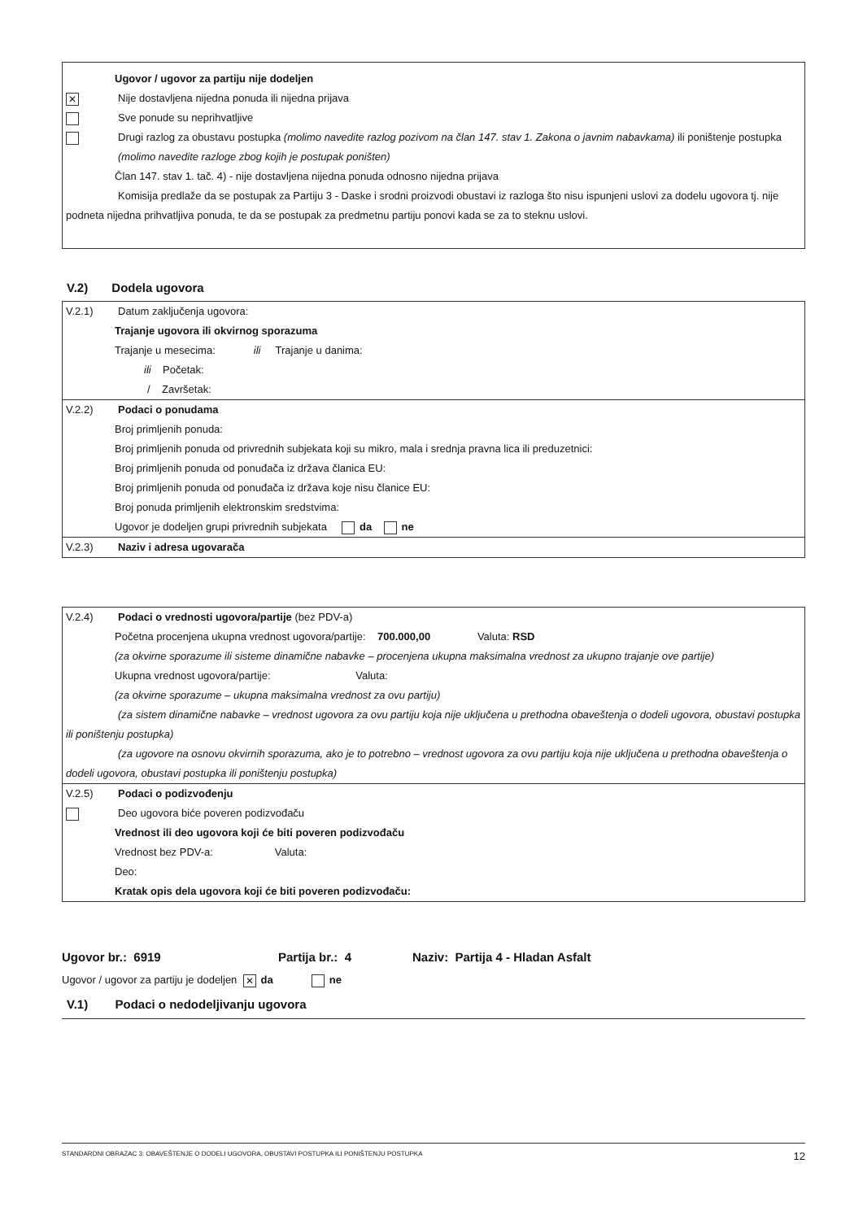Ugovor / ugovor za partiju nije dodeljen
✕
Nije dostavljena nijedna ponuda ili nijedna prijava
Sve ponude su neprihvatljive
Drugi razlog za obustavu postupka (molimo navedite razlog pozivom na član 147. stav 1. Zakona o javnim nabavkama) ili poništenje postupka (molimo navedite razloge zbog kojih je postupak poništen)
Član 147. stav 1. tač. 4) - nije dostavljena nijedna ponuda odnosno nijedna prijava
Komisija predlaže da se postupak za Partiju 3 - Daske i srodni proizvodi obustavi iz razloga što nisu ispunjeni uslovi za dodelu ugovora tj. nije podneta nijedna prihvatljiva ponuda, te da se postupak za predmetnu partiju ponovi kada se za to steknu uslovi.
V.2) Dodela ugovora
V.2.1) Datum zaključenja ugovora:
Trajanje ugovora ili okvirnog sporazuma
Trajanje u mesecima: ili Trajanje u danima:
ili Početak:
/ Završetak:
V.2.2) Podaci o ponudama
Broj primljenih ponuda:
Broj primljenih ponuda od privrednih subjekata koji su mikro, mala i srednja pravna lica ili preduzetnici:
Broj primljenih ponuda od ponuđača iz država članica EU:
Broj primljenih ponuda od ponuđača iz država koje nisu članice EU:
Broj ponuda primljenih elektronskim sredstvima:
Ugovor je dodeljen grupi privrednih subjekata da ne
V.2.3) Naziv i adresa ugovarača
V.2.4) Podaci o vrednosti ugovora/partije (bez PDV-a)
Početna procenjena ukupna vrednost ugovora/partije: 700.000,00 Valuta: RSD
(za okvirne sporazume ili sisteme dinamične nabavke – procenjena ukupna maksimalna vrednost za ukupno trajanje ove partije)
Ukupna vrednost ugovora/partije: Valuta:
(za okvirne sporazume – ukupna maksimalna vrednost za ovu partiju)
(za sistem dinamične nabavke – vrednost ugovora za ovu partiju koja nije uključena u prethodna obaveštenja o dodeli ugovora, obustavi postupka ili poništenju postupka)
(za ugovore na osnovu okvirnih sporazuma, ako je to potrebno – vrednost ugovora za ovu partiju koja nije uključena u prethodna obaveštenja o dodeli ugovora, obustavi postupka ili poništenju postupka)
V.2.5) Podaci o podizvođenju
Deo ugovora biće poveren podizvođaču
Vrednost ili deo ugovora koji će biti poveren podizvođaču
Vrednost bez PDV-a: Valuta:
Deo:
Kratak opis dela ugovora koji će biti poveren podizvođaču:
Ugovor br.: 6919 Partija br.: 4 Naziv: Partija 4 - Hladan Asfalt
Ugovor / ugovor za partiju je dodeljen ✕ da ne
V.1) Podaci o nedodeljivanju ugovora
STANDARDNI OBRAZAC 3: OBAVEŠTENJE O DODELI UGOVORA, OBUSTAVI POSTUPKA ILI PONIŠTENJU POSTUPKA 12